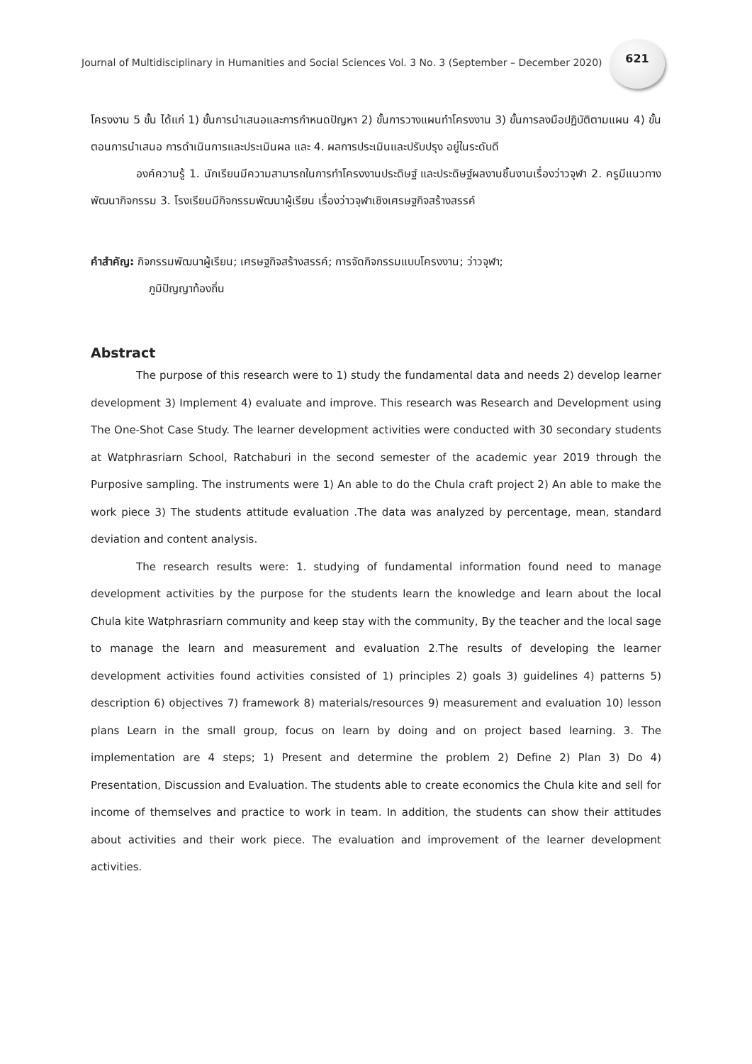Journal of Multidisciplinary in Humanities and Social Sciences Vol. 3 No. 3 (September – December 2020)
621
โครงงาน 5 ขั้น ได้แก่ 1) ขั้นการนำเสนอและการกำหนดปัญหา 2) ขั้นการวางแผนทำโครงงาน 3) ขั้นการลงมือปฏิบัติตามแผน 4) ขั้นตอนการนำเสนอ การดำเนินการและประเมินผล และ 4. ผลการประเมินและปรับปรุง อยู่ในระดับดี
องค์ความรู้ 1. นักเรียนมีความสามารถในการทำโครงงานประดิษฐ์ และประดิษฐ์ผลงานชิ้นงานเรื่องว่าวจุฬา 2. ครูมีแนวทางพัฒนากิจกรรม 3. โรงเรียนมีกิจกรรมพัฒนาผู้เรียน เรื่องว่าวจุฬาเชิงเศรษฐกิจสร้างสรรค์
คำสำคัญ: กิจกรรมพัฒนาผู้เรียน; เศรษฐกิจสร้างสรรค์; การจัดกิจกรรมแบบโครงงาน; ว่าวจุฬา;
ภูมิปัญญาท้องถิ่น
Abstract
The purpose of this research were to 1) study the fundamental data and needs 2) develop learner development 3) Implement 4) evaluate and improve. This research was Research and Development using The One-Shot Case Study. The learner development activities were conducted with 30 secondary students at Watphrasriarn School, Ratchaburi in the second semester of the academic year 2019 through the Purposive sampling. The instruments were 1) An able to do the Chula craft project 2) An able to make the work piece 3) The students attitude evaluation .The data was analyzed by percentage, mean, standard deviation and content analysis.
The research results were: 1. studying of fundamental information found need to manage development activities by the purpose for the students learn the knowledge and learn about the local Chula kite Watphrasriarn community and keep stay with the community, By the teacher and the local sage to manage the learn and measurement and evaluation 2.The results of developing the learner development activities found activities consisted of 1) principles 2) goals 3) guidelines 4) patterns 5) description 6) objectives 7) framework 8) materials/resources 9) measurement and evaluation 10) lesson plans Learn in the small group, focus on learn by doing and on project based learning. 3. The implementation are 4 steps; 1) Present and determine the problem 2) Define 2) Plan 3) Do 4) Presentation, Discussion and Evaluation. The students able to create economics the Chula kite and sell for income of themselves and practice to work in team. In addition, the students can show their attitudes about activities and their work piece. The evaluation and improvement of the learner development activities.